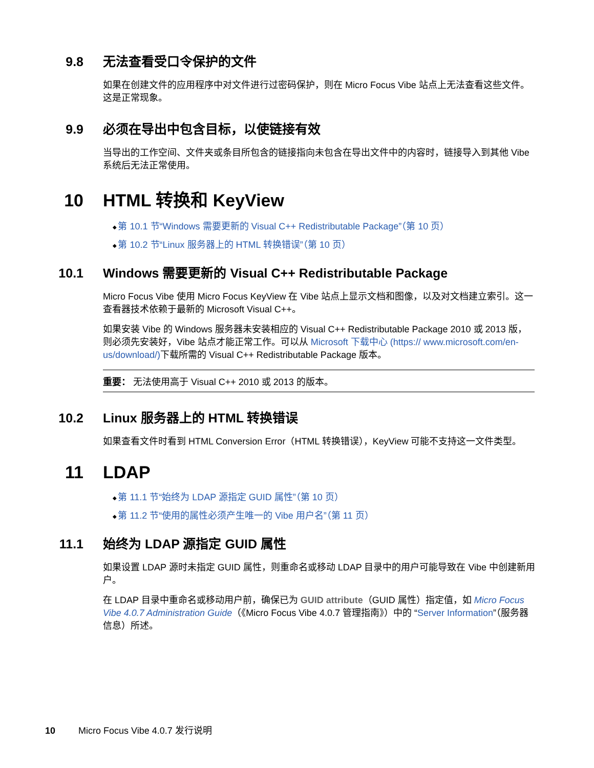9.8 无法查看受口令保护的文件
如果在创建文件的应用程序中对文件进行过密码保护，则在 Micro Focus Vibe 站点上无法查看这些文件。这是正常现象。
9.9 必须在导出中包含目标，以使链接有效
当导出的工作空间、文件夹或条目所包含的链接指向未包含在导出文件中的内容时，链接导入到其他 Vibe 系统后无法正常使用。
10 HTML 转换和 KeyView
第 10.1 节“Windows 需要更新的 Visual C++ Redistributable Package”（第 10 页）
第 10.2 节“Linux 服务器上的 HTML 转换错误”（第 10 页）
10.1 Windows 需要更新的 Visual C++ Redistributable Package
Micro Focus Vibe 使用 Micro Focus KeyView 在 Vibe 站点上显示文档和图像，以及对文档建立索引。这一查看器技术依赖于最新的 Microsoft Visual C++。
如果安装 Vibe 的 Windows 服务器未安装相应的 Visual C++ Redistributable Package 2010 或 2013 版，则必须先安装好，Vibe 站点才能正常工作。可以从 Microsoft 下载中心 (https:// www.microsoft.com/en-us/download/) 下载所需的 Visual C++ Redistributable Package 版本。
重要： 无法使用高于 Visual C++ 2010 或 2013 的版本。
10.2 Linux 服务器上的 HTML 转换错误
如果查看文件时看到 HTML Conversion Error（HTML 转换错误），KeyView 可能不支持这一文件类型。
11 LDAP
第 11.1 节“始终为 LDAP 源指定 GUID 属性”（第 10 页）
第 11.2 节“使用的属性必须产生唯一的 Vibe 用户名”（第 11 页）
11.1 始终为 LDAP 源指定 GUID 属性
如果设置 LDAP 源时未指定 GUID 属性，则重命名或移动 LDAP 目录中的用户可能导致在 Vibe 中创建新用户。
在 LDAP 目录中重命名或移动用户前，确保已为 GUID attribute（GUID 属性）指定值，如 Micro Focus Vibe 4.0.7 Administration Guide（《Micro Focus Vibe 4.0.7 管理指南》）中的 “Server Information”（服务器信息）所述。
10 Micro Focus Vibe 4.0.7 发行说明